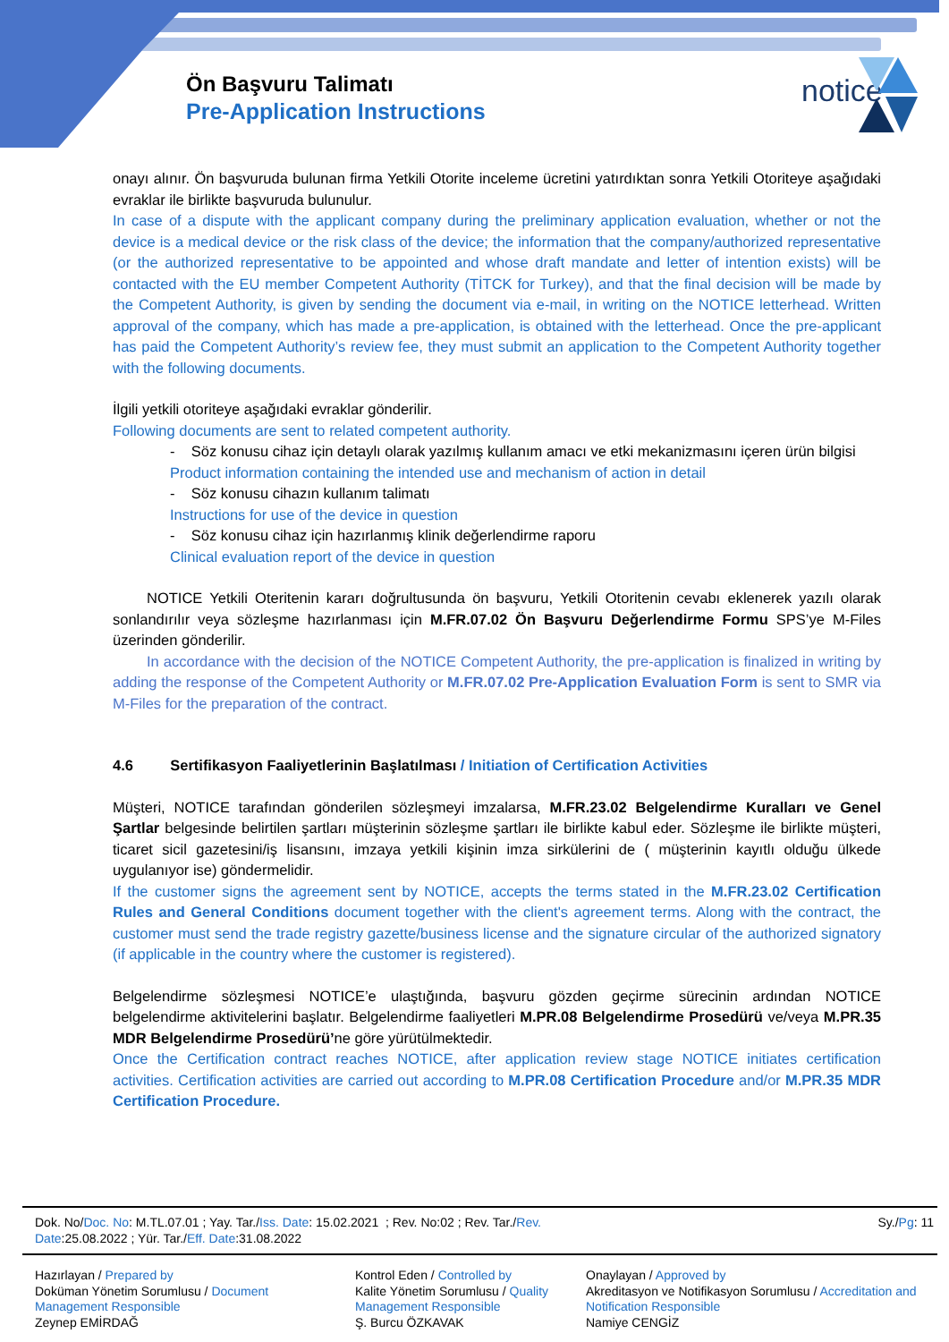Ön Başvuru Talimatı
Pre-Application Instructions
notice
onayı alınır. Ön başvuruda bulunan firma Yetkili Otorite inceleme ücretini yatırdıktan sonra Yetkili Otoriteye aşağıdaki evraklar ile birlikte başvuruda bulunulur.
In case of a dispute with the applicant company during the preliminary application evaluation, whether or not the device is a medical device or the risk class of the device; the information that the company/authorized representative (or the authorized representative to be appointed and whose draft mandate and letter of intention exists) will be contacted with the EU member Competent Authority (TİTCK for Turkey), and that the final decision will be made by the Competent Authority, is given by sending the document via e-mail, in writing on the NOTICE letterhead. Written approval of the company, which has made a pre-application, is obtained with the letterhead. Once the pre-applicant has paid the Competent Authority’s review fee, they must submit an application to the Competent Authority together with the following documents.
İlgili yetkili otoriteye aşağıdaki evraklar gönderilir.
Following documents are sent to related competent authority.
- Söz konusu cihaz için detaylı olarak yazılmış kullanım amacı ve etki mekanizmasını içeren ürün bilgisi
Product information containing the intended use and mechanism of action in detail
- Söz konusu cihazın kullanım talimatı
Instructions for use of the device in question
- Söz konusu cihaz için hazırlanmış klinik değerlendirme raporu
Clinical evaluation report of the device in question
NOTICE Yetkili Oteritenin kararı doğrultusunda ön başvuru, Yetkili Otoritenin cevabı eklenerek yazılı olarak sonlandırılır veya sözleşme hazırlanması için M.FR.07.02 Ön Başvuru Değerlendirme Formu SPS’ye M-Files üzerinden gönderilir.
In accordance with the decision of the NOTICE Competent Authority, the pre-application is finalized in writing by adding the response of the Competent Authority or M.FR.07.02 Pre-Application Evaluation Form is sent to SMR via M-Files for the preparation of the contract.
4.6 Sertifikasyon Faaliyetlerinin Başlatılması / Initiation of Certification Activities
Müşteri, NOTICE tarafından gönderilen sözleşmeyi imzalarsa, M.FR.23.02 Belgelendirme Kuralları ve Genel Şartlar belgesinde belirtilen şartları müşterinin sözleşme şartları ile birlikte kabul eder. Sözleşme ile birlikte müşteri, ticaret sicil gazetesini/iş lisansını, imzaya yetkili kişinin imza sirkülerini de ( müşterinin kayıtlı olduğu ülkede uygulanıyor ise) göndermelidir.
If the customer signs the agreement sent by NOTICE, accepts the terms stated in the M.FR.23.02 Certification Rules and General Conditions document together with the client's agreement terms. Along with the contract, the customer must send the trade registry gazette/business license and the signature circular of the authorized signatory (if applicable in the country where the customer is registered).
Belgelendirme sözleşmesi NOTICE’e ulaştığında, başvuru gözden geçirme sürecinin ardından NOTICE belgelendirme aktivitelerini başlatır. Belgelendirme faaliyetleri M.PR.08 Belgelendirme Prosedürü ve/veya M.PR.35 MDR Belgelendirme Prosedürü’ne göre yürütülmektedir.
Once the Certification contract reaches NOTICE, after application review stage NOTICE initiates certification activities. Certification activities are carried out according to M.PR.08 Certification Procedure and/or M.PR.35 MDR Certification Procedure.
| Dok. No/ Doc. No : M.TL.07.01 ; Yay. Tar./ Iss. Date : 15.02.2021 ; Rev. No:02 ; Rev. Tar./ Rev. Date :25.08.2022 ; Yür. Tar./ Eff. Date :31.08.2022 | | Sy./ Pg : 11 |
| Hazırlayan / Prepared by Doküman Yönetim Sorumlusu / Document Management Responsible Zeynep EMİRDAĞ | Kontrol Eden / Controlled by Kalite Yönetim Sorumlusu / Quality Management Responsible Ş. Burcu ÖZKAVAK | Onaylayan / Approved by Akreditasyon ve Notifikasyon Sorumlusu / Accreditation and Notification Responsible Namiye CENGİZ |